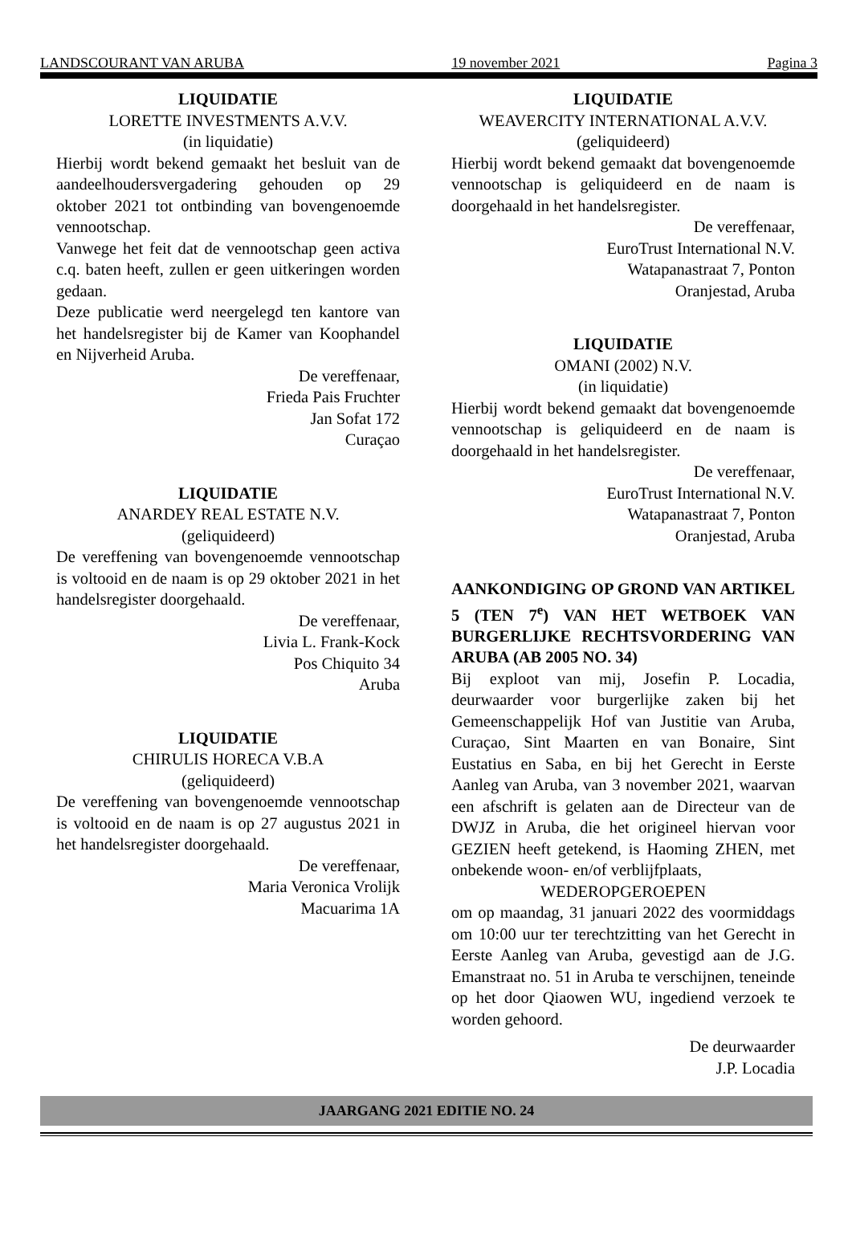LANDSCOURANT VAN ARUBA 19 november 2021 Pagina 3
LIQUIDATIE
LORETTE INVESTMENTS A.V.V.
(in liquidatie)
Hierbij wordt bekend gemaakt het besluit van de aandeelhoudersvergadering gehouden op 29 oktober 2021 tot ontbinding van bovengenoemde vennootschap.
Vanwege het feit dat de vennootschap geen activa c.q. baten heeft, zullen er geen uitkeringen worden gedaan.
Deze publicatie werd neergelegd ten kantore van het handelsregister bij de Kamer van Koophandel en Nijverheid Aruba.
De vereffenaar,
Frieda Pais Fruchter
Jan Sofat 172
Curaçao
LIQUIDATIE
ANARDEY REAL ESTATE N.V.
(geliquideerd)
De vereffening van bovengenoemde vennootschap is voltooid en de naam is op 29 oktober 2021 in het handelsregister doorgehaald.
De vereffenaar,
Livia L. Frank-Kock
Pos Chiquito 34
Aruba
LIQUIDATIE
CHIRULIS HORECA V.B.A
(geliquideerd)
De vereffening van bovengenoemde vennootschap is voltooid en de naam is op 27 augustus 2021 in het handelsregister doorgehaald.
De vereffenaar,
Maria Veronica Vrolijk
Macuarima 1A
LIQUIDATIE
WEAVERCITY INTERNATIONAL A.V.V.
(geliquideerd)
Hierbij wordt bekend gemaakt dat bovengenoemde vennootschap is geliquideerd en de naam is doorgehaald in het handelsregister.
De vereffenaar,
EuroTrust International N.V.
Watapanastraat 7, Ponton
Oranjestad, Aruba
LIQUIDATIE
OMANI (2002) N.V.
(in liquidatie)
Hierbij wordt bekend gemaakt dat bovengenoemde vennootschap is geliquideerd en de naam is doorgehaald in het handelsregister.
De vereffenaar,
EuroTrust International N.V.
Watapanastraat 7, Ponton
Oranjestad, Aruba
AANKONDIGING OP GROND VAN ARTIKEL 5 (TEN 7<sup>e</sup>) VAN HET WETBOEK VAN BURGERLIJKE RECHTSVORDERING VAN ARUBA (AB 2005 NO. 34)
Bij exploot van mij, Josefin P. Locadia, deurwaarder voor burgerlijke zaken bij het Gemeenschappelijk Hof van Justitie van Aruba, Curaçao, Sint Maarten en van Bonaire, Sint Eustatius en Saba, en bij het Gerecht in Eerste Aanleg van Aruba, van 3 november 2021, waarvan een afschrift is gelaten aan de Directeur van de DWJZ in Aruba, die het origineel hiervan voor GEZIEN heeft getekend, is Haoming ZHEN, met onbekende woon- en/of verblijfplaats,
WEDEROPGEROEPEN
om op maandag, 31 januari 2022 des voormiddags om 10:00 uur ter terechtzitting van het Gerecht in Eerste Aanleg van Aruba, gevestigd aan de J.G. Emanstraat no. 51 in Aruba te verschijnen, teneinde op het door Qiaowen WU, ingediend verzoek te worden gehoord.
De deurwaarder
J.P. Locadia
JAARGANG 2021 EDITIE NO. 24